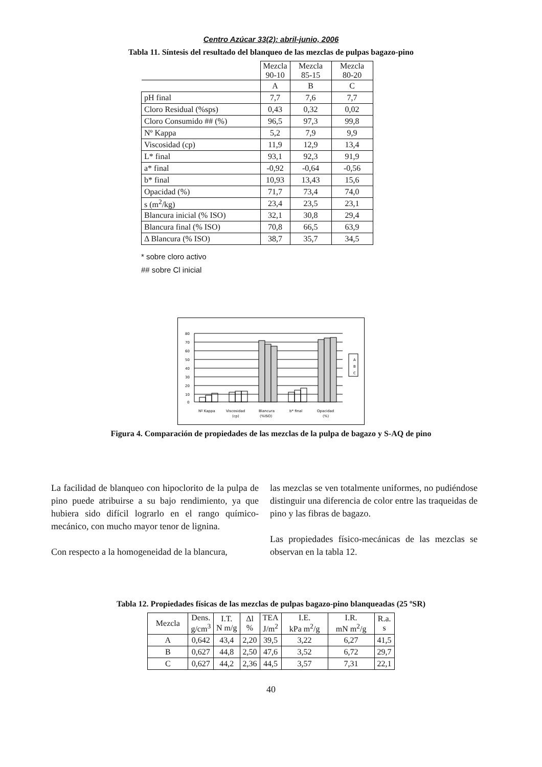Centro Azúcar 33(2): abril-junio, 2006
Tabla 11. Síntesis del resultado del blanqueo de las mezclas de pulpas bagazo-pino
| | Mezcla 90-10 | Mezcla 85-15 | Mezcla 80-20 |
| | A | B | C |
| pH final | 7,7 | 7,6 | 7,7 |
| Cloro Residual (%sps) | 0,43 | 0,32 | 0,02 |
| Cloro Consumido ## (%) | 96,5 | 97,3 | 99,8 |
| Nº Kappa | 5,2 | 7,9 | 9,9 |
| Viscosidad (cp) | 11,9 | 12,9 | 13,4 |
| L* final | 93,1 | 92,3 | 91,9 |
| a* final | -0,92 | -0,64 | -0,56 |
| b* final | 10,93 | 13,43 | 15,6 |
| Opacidad (%) | 71,7 | 73,4 | 74,0 |
| s (m<sup>2</sup>/kg) | 23,4 | 23,5 | 23,1 |
| Blancura inicial (% ISO) | 32,1 | 30,8 | 29,4 |
| Blancura final (% ISO) | 70,8 | 66,5 | 63,9 |
| Δ Blancura (% ISO) | 38,7 | 35,7 | 34,5 |
* sobre cloro activo
## sobre Cl inicial
80
70
60
50
40
30
20
10
0
A
B
C
Nº Kappa
Viscosidad
(cp)
Blancura
(%ISO)
b* final
Opacidad
(%)
Figura 4. Comparación de propiedades de las mezclas de la pulpa de bagazo y S-AQ de pino
La facilidad de blanqueo con hipoclorito de la pulpa de pino puede atribuirse a su bajo rendimiento, ya que hubiera sido difícil lograrlo en el rango químico-mecánico, con mucho mayor tenor de lignina.
Con respecto a la homogeneidad de la blancura,
las mezclas se ven totalmente uniformes, no pudiéndose distinguir una diferencia de color entre las traqueidas de pino y las fibras de bagazo.
Las propiedades físico-mecánicas de las mezclas se observan en la tabla 12.
Tabla 12. Propiedades físicas de las mezclas de pulpas bagazo-pino blanqueadas (25 ºSR)
| Mezcla | Dens. g/cm<sup>3</sup> | I.T. N m/g | Δl % | TEA J/m<sup>2</sup> | I.E. kPa m<sup>2</sup>/g | I.R. mN m<sup>2</sup>/g | R.a. s |
| --- | --- | --- | --- | --- | --- | --- | --- |
| A | 0,642 | 43,4 | 2,20 | 39,5 | 3,22 | 6,27 | 41,5 |
| B | 0,627 | 44,8 | 2,50 | 47,6 | 3,52 | 6,72 | 29,7 |
| C | 0,627 | 44,2 | 2,36 | 44,5 | 3,57 | 7,31 | 22,1 |
40